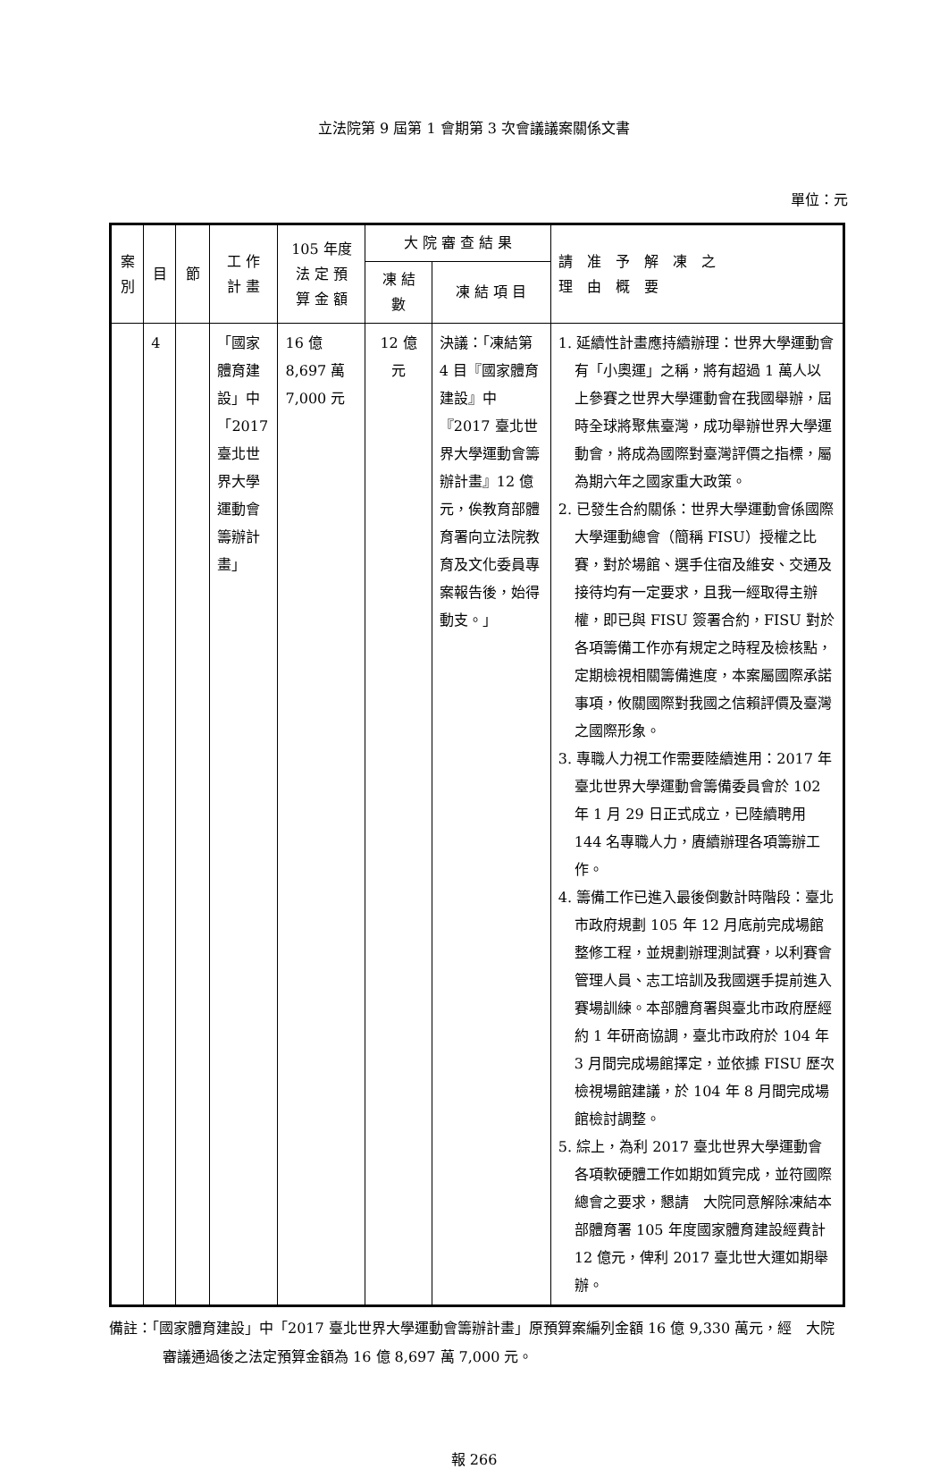立法院第 9 屆第 1 會期第 3 次會議議案關係文書
單位：元
| 案別 | 目 | 節 | 工 作 計 畫 | 105 年度 法 定 預 算 金 額 | 大 院 審 查 結 果 | | 請 准 予 解 凍 之 理 由 概 要 |
| --- | --- | --- | --- | --- | --- | --- | --- |
| | | | | | 凍 結 數 | 凍 結 項 目 | |
| | 4 | | 「國家體育建設」中「2017 臺北世界大學運動會籌辦計畫」 | 16 億 8,697 萬 7,000 元 | 12 億 元 | 決議：「凍結第 4 目『國家體育建設』中『2017 臺北世界大學運動會籌辦計畫』12 億元，俟教育部體育署向立法院教育及文化委員專案報告後，始得動支。」 | 1. 延續性計畫應持續辦理：世界大學運動會有「小奧運」之稱，將有超過 1 萬人以上參賽之世界大學運動會在我國舉辦，屆時全球將聚焦臺灣，成功舉辦世界大學運動會，將成為國際對臺灣評價之指標，屬為期六年之國家重大政策。 2. 已發生合約關係：世界大學運動會係國際大學運動總會（簡稱 FISU）授權之比賽，對於場館、選手住宿及維安、交通及接待均有一定要求，且我一經取得主辦權，即已與 FISU 簽署合約，FISU 對於各項籌備工作亦有規定之時程及檢核點，定期檢視相關籌備進度，本案屬國際承諾事項，攸關國際對我國之信賴評價及臺灣之國際形象。 3. 專職人力視工作需要陸續進用：2017 年臺北世界大學運動會籌備委員會於 102 年 1 月 29 日正式成立，已陸續聘用 144 名專職人力，賡續辦理各項籌辦工作。 4. 籌備工作已進入最後倒數計時階段：臺北市政府規劃 105 年 12 月底前完成場館整修工程，並規劃辦理測試賽，以利賽會管理人員、志工培訓及我國選手提前進入賽場訓練。本部體育署與臺北市政府歷經約 1 年研商協調，臺北市政府於 104 年 3 月間完成場館擇定，並依據 FISU 歷次檢視場館建議，於 104 年 8 月間完成場館檢討調整。 5. 綜上，為利 2017 臺北世界大學運動會各項軟硬體工作如期如質完成，並符國際總會之要求，懇請 大院同意解除凍結本部體育署 105 年度國家體育建設經費計 12 億元，俾利 2017 臺北世大運如期舉辦。 |
備註：「國家體育建設」中「2017 臺北世界大學運動會籌辦計畫」原預算案編列金額 16 億 9,330 萬元，經　大院審議通過後之法定預算金額為 16 億 8,697 萬 7,000 元。
報 266